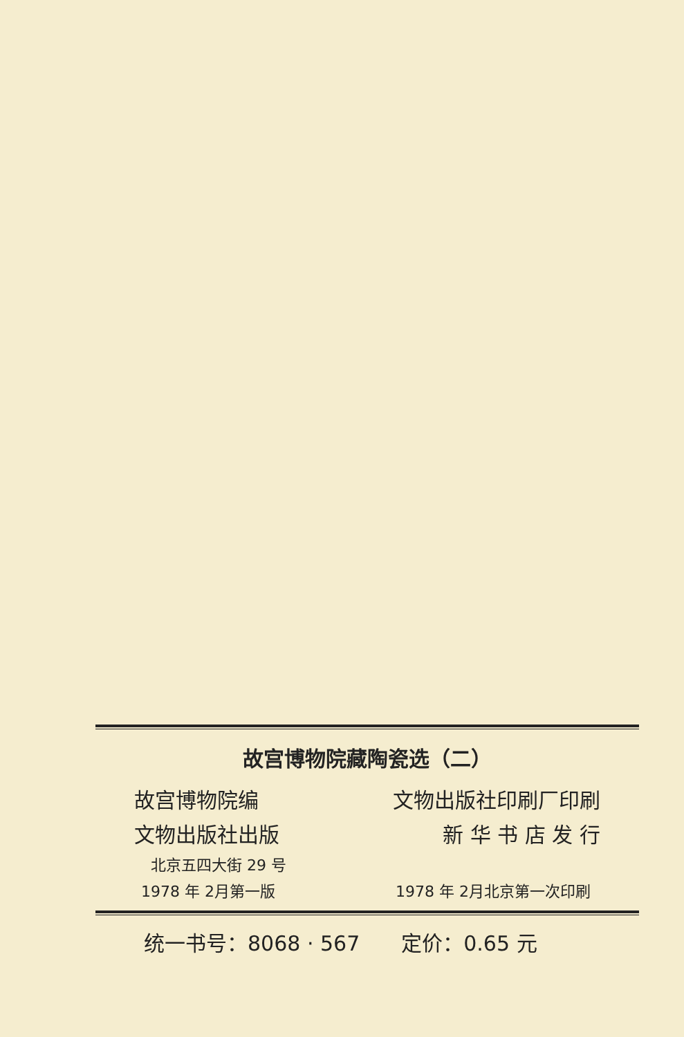故宫博物院藏陶瓷选（二）
故宫博物院编 文物出版社印刷厂印刷
文物出版社出版 新 华 书 店 发 行
北京五四大街 29 号
1978 年 2月第一版 1978 年 2月北京第一次印刷
统一书号：8068 · 567 定价：0.65 元